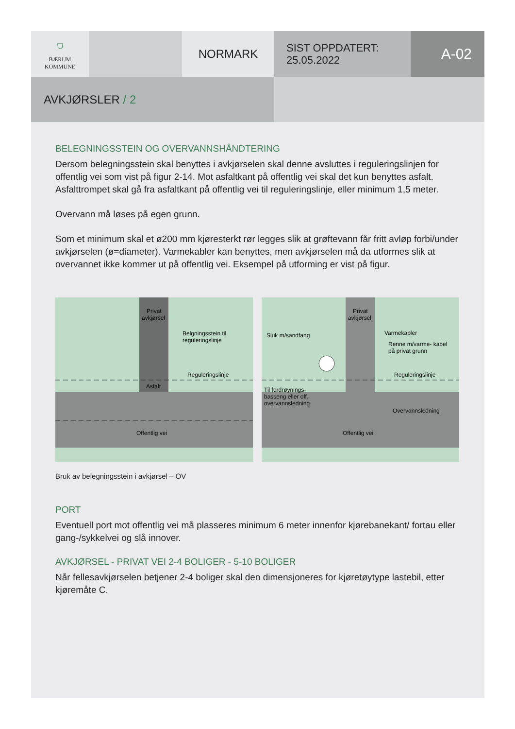⛉
BÆRUM
KOMMUNE
NORMARK
SIST OPPDATERT:
25.05.2022
A-02
AVKJØRSLER / 2
BELEGNINGSSTEIN OG OVERVANNSHÅNDTERING
Dersom belegningsstein skal benyttes i avkjørselen skal denne avsluttes i reguleringslinjen for offentlig vei som vist på figur 2-14. Mot asfaltkant på offentlig vei skal det kun benyttes asfalt. Asfalttrompet skal gå fra asfaltkant på offentlig vei til reguleringslinje, eller minimum 1,5 meter.
Overvann må løses på egen grunn.
Som et minimum skal et ø200 mm kjøresterkt rør legges slik at grøftevann får fritt avløp forbi/under avkjørselen (ø=diameter). Varmekabler kan benyttes, men avkjørselen må da utformes slik at overvannet ikke kommer ut på offentlig vei. Eksempel på utforming er vist på figur.
Privat
avkjørsel
Belgningsstein til
reguleringslinje
Reguleringslinje
Asfalt
Offentlig vei
Privat
avkjørsel
Sluk m/sandfang
Varmekabler
Renne m/varme- kabel
på privat grunn
Reguleringslinje
Til fordrøynings-
basseng eller off.
overvannsledning
Overvannsledning
Offentlig vei
Bruk av belegningsstein i avkjørsel – OV
PORT
Eventuell port mot offentlig vei må plasseres minimum 6 meter innenfor kjørebanekant/ fortau eller gang-/sykkelvei og slå innover.
AVKJØRSEL - PRIVAT VEI 2-4 BOLIGER - 5-10 BOLIGER
Når fellesavkjørselen betjener 2-4 boliger skal den dimensjoneres for kjøretøytype lastebil, etter kjøremåte C.